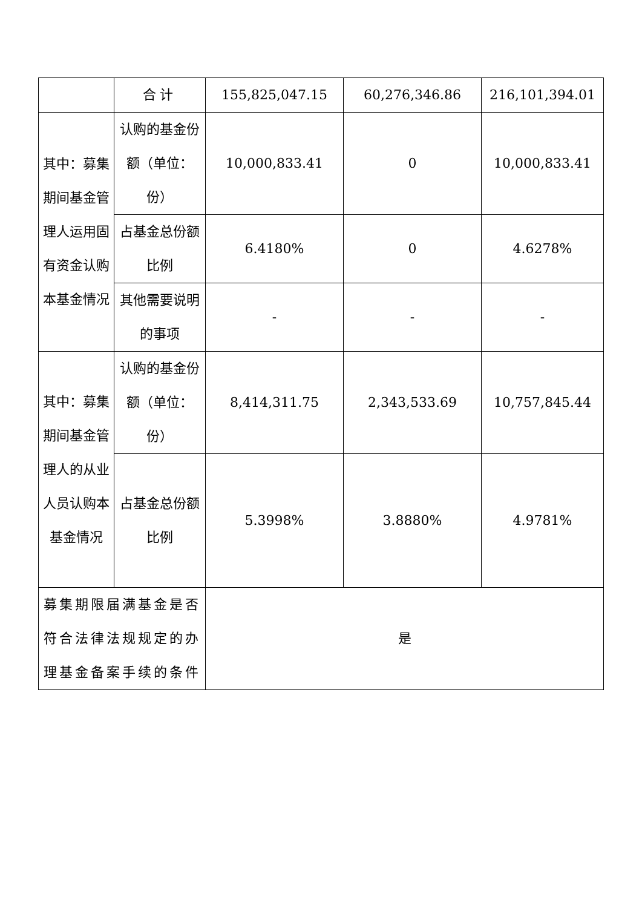| | 合计 | 155,825,047.15 | 60,276,346.86 | 216,101,394.01 |
| 其中：募集期间基金管理人运用固有资金认购本基金情况 | 认购的基金份额（单位：份） | 10,000,833.41 | 0 | 10,000,833.41 |
| | 占基金总份额比例 | 6.4180% | 0 | 4.6278% |
| | 其他需要说明的事项 | - | - | - |
| 其中：募集期间基金管理人的从业人员认购本基金情况 | 认购的基金份额（单位：份） | 8,414,311.75 | 2,343,533.69 | 10,757,845.44 |
| | 占基金总份额比例 | 5.3998% | 3.8880% | 4.9781% |
| 募集期限届满基金是否符合法律法规规定的办理基金备案手续的条件 | | 是 | | |